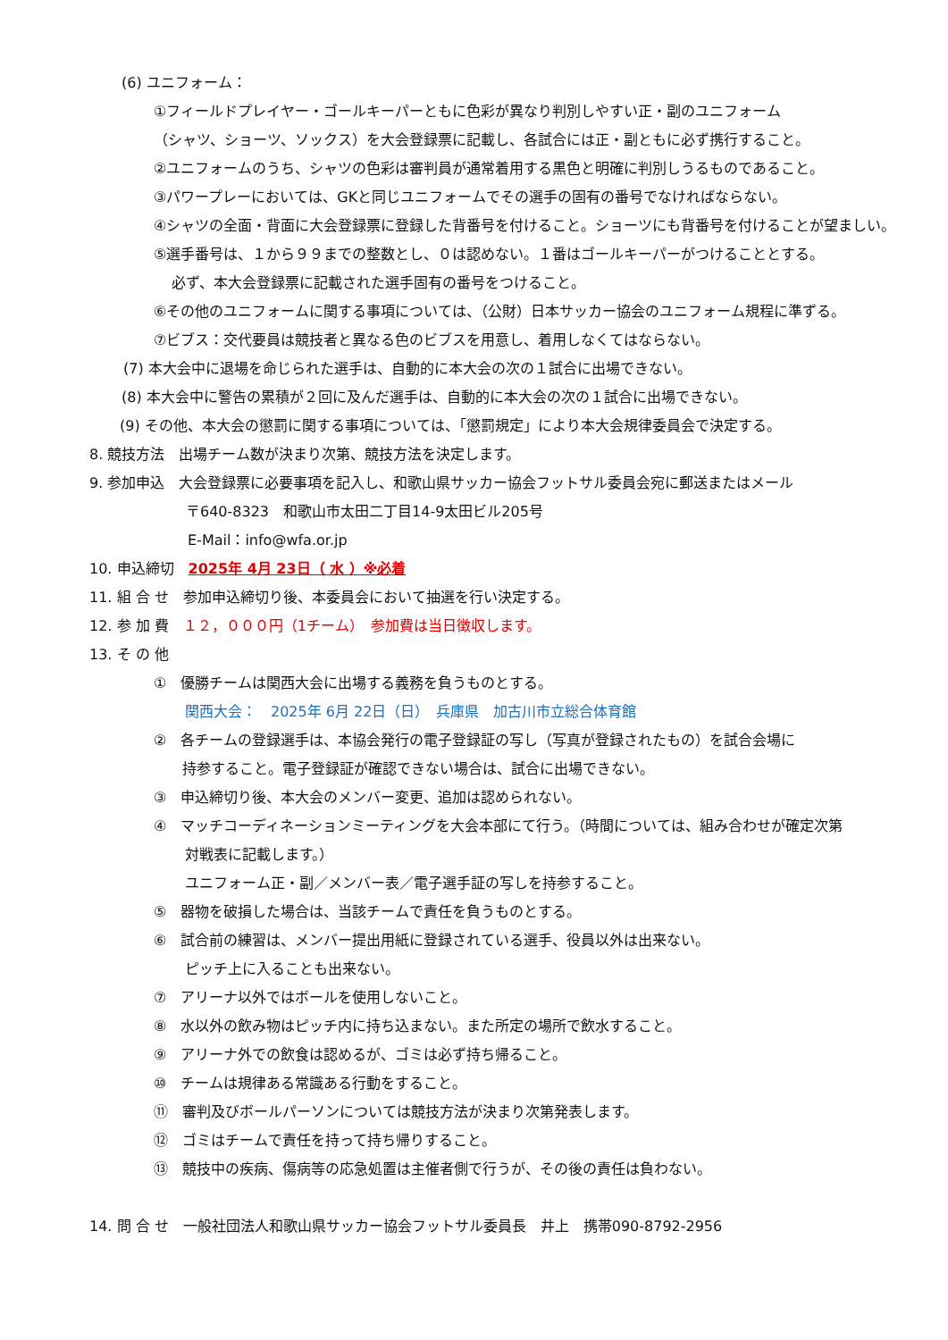(6) ユニフォーム：
①フィールドプレイヤー・ゴールキーパーともに色彩が異なり判別しやすい正・副のユニフォーム
（シャツ、ショーツ、ソックス）を大会登録票に記載し、各試合には正・副ともに必ず携行すること。
②ユニフォームのうち、シャツの色彩は審判員が通常着用する黒色と明確に判別しうるものであること。
③パワープレーにおいては、GKと同じユニフォームでその選手の固有の番号でなければならない。
④シャツの全面・背面に大会登録票に登録した背番号を付けること。ショーツにも背番号を付けることが望ましい。
⑤選手番号は、１から９９までの整数とし、０は認めない。１番はゴールキーパーがつけることとする。
必ず、本大会登録票に記載された選手固有の番号をつけること。
⑥その他のユニフォームに関する事項については、（公財）日本サッカー協会のユニフォーム規程に準ずる。
⑦ビブス：交代要員は競技者と異なる色のビブスを用意し、着用しなくてはならない。
(7) 本大会中に退場を命じられた選手は、自動的に本大会の次の１試合に出場できない。
(8) 本大会中に警告の累積が２回に及んだ選手は、自動的に本大会の次の１試合に出場できない。
(9) その他、本大会の懲罰に関する事項については、「懲罰規定」により本大会規律委員会で決定する。
8. 競技方法　出場チーム数が決まり次第、競技方法を決定します。
9. 参加申込　大会登録票に必要事項を記入し、和歌山県サッカー協会フットサル委員会宛に郵送またはメール
〒640-8323　和歌山市太田二丁目14-9太田ビル205号
E-Mail：info@wfa.or.jp
10. 申込締切　2025年 4月 23日（ 水 ）※必着
11. 組 合 せ　参加申込締切り後、本委員会において抽選を行い決定する。
12. 参 加 費　１２，０００円（1チーム）　参加費は当日徴収します。
13. そ の 他
①　優勝チームは関西大会に出場する義務を負うものとする。
関西大会：　2025年 6月 22日（日）　兵庫県　加古川市立総合体育館
②　各チームの登録選手は、本協会発行の電子登録証の写し（写真が登録されたもの）を試合会場に
持参すること。電子登録証が確認できない場合は、試合に出場できない。
③　申込締切り後、本大会のメンバー変更、追加は認められない。
④　マッチコーディネーションミーティングを大会本部にて行う。（時間については、組み合わせが確定次第
対戦表に記載します。）
ユニフォーム正・副／メンバー表／電子選手証の写しを持参すること。
⑤　器物を破損した場合は、当該チームで責任を負うものとする。
⑥　試合前の練習は、メンバー提出用紙に登録されている選手、役員以外は出来ない。
ピッチ上に入ることも出来ない。
⑦　アリーナ以外ではボールを使用しないこと。
⑧　水以外の飲み物はピッチ内に持ち込まない。また所定の場所で飲水すること。
⑨　アリーナ外での飲食は認めるが、ゴミは必ず持ち帰ること。
⑩　チームは規律ある常識ある行動をすること。
⑪　審判及びボールパーソンについては競技方法が決まり次第発表します。
⑫　ゴミはチームで責任を持って持ち帰りすること。
⑬　競技中の疾病、傷病等の応急処置は主催者側で行うが、その後の責任は負わない。
14. 問 合 せ　一般社団法人和歌山県サッカー協会フットサル委員長　井上　携帯090-8792-2956